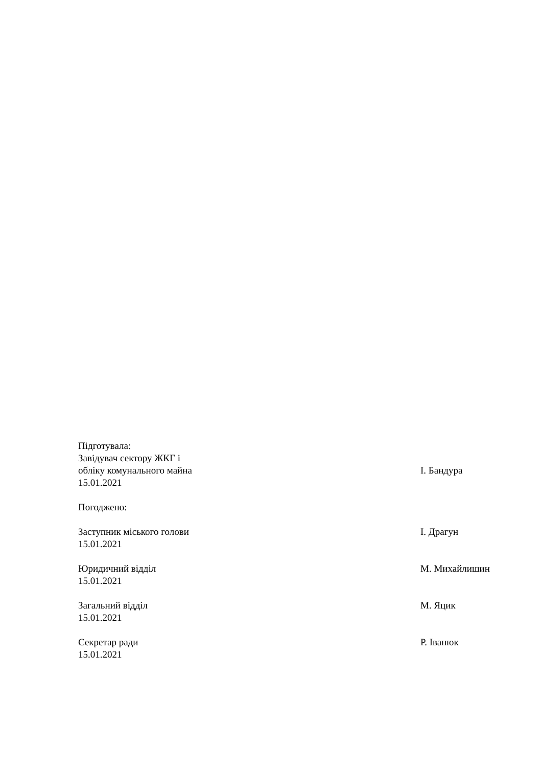Підготувала:
Завідувач сектору ЖКГ і
обліку комунального майна І. Бандура
15.01.2021
Погоджено:
Заступник міського голови І. Драгун
15.01.2021
Юридичний відділ М. Михайлишин
15.01.2021
Загальний відділ М. Яцик
15.01.2021
Секретар ради Р. Іванюк
15.01.2021